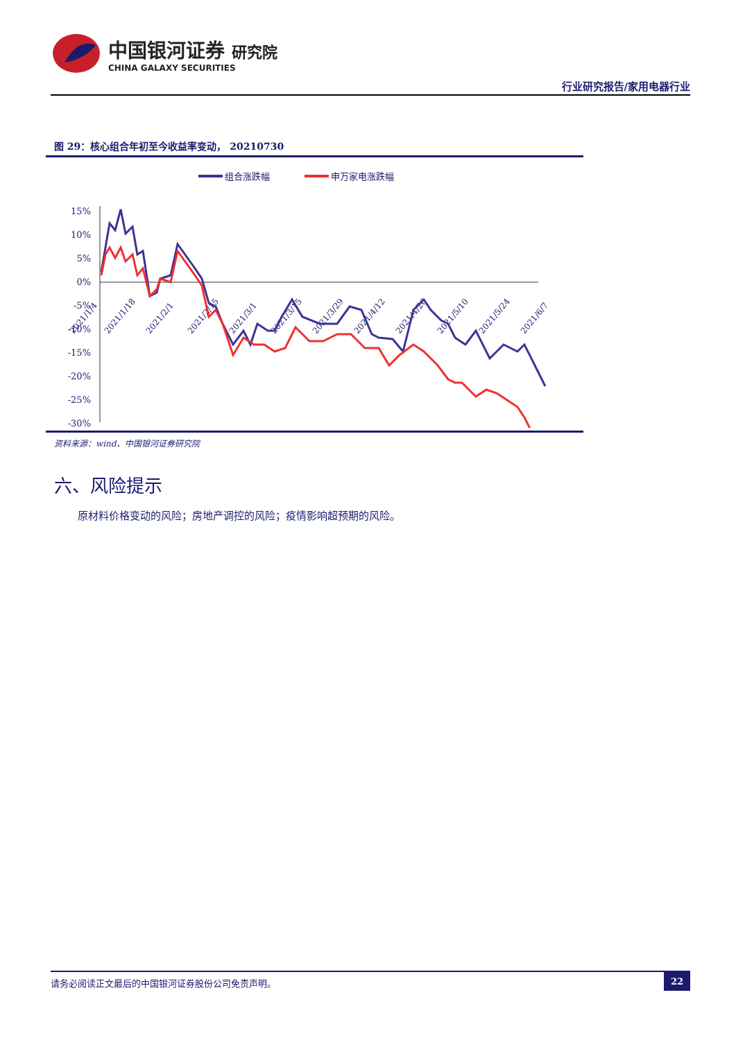中国银河证券 研究院
CHINA GALAXY SECURITIES
行业研究报告/家用电器行业
图 29：核心组合年初至今收益率变动， 20210730
组合涨跌幅
申万家电涨跌幅
15%
10%
5%
0%
-5%
-10%
-15%
-20%
-25%
-30%
2021/1/4
2021/1/18
2021/2/1
2021/2/15
2021/3/1
2021/3/15
2021/3/29
2021/4/12
2021/4/26
2021/5/10
2021/5/24
2021/6/7
资料来源：wind、中国银河证券研究院
六、风险提示
原材料价格变动的风险；房地产调控的风险；疫情影响超预期的风险。
请务必阅读正文最后的中国银河证券股份公司免责声明。 22